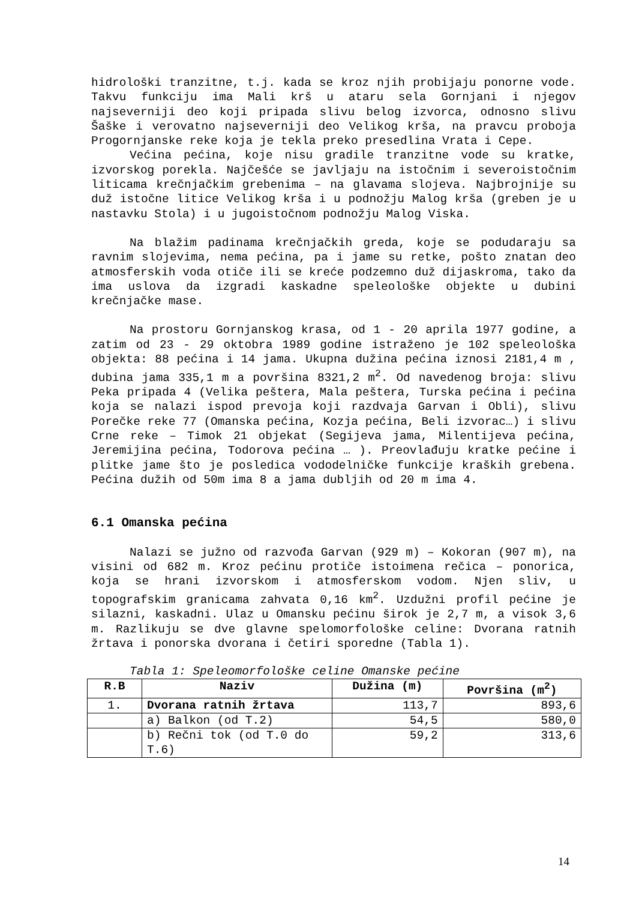hidrološki tranzitne, t.j. kada se kroz njih probijaju ponorne vode. Takvu funkciju ima Mali krš u ataru sela Gornjani i njegov najseverniji deo koji pripada slivu belog izvorca, odnosno slivu Šaške i verovatno najseverniji deo Velikog krša, na pravcu proboja Progornjanske reke koja je tekla preko presedlina Vrata i Cepe.
Većina pećina, koje nisu gradile tranzitne vode su kratke, izvorskog porekla. Najčešće se javljaju na istočnim i severoistočnim liticama krečnjačkim grebenima – na glavama slojeva. Najbrojnije su duž istočne litice Velikog krša i u podnožju Malog krša (greben je u nastavku Stola) i u jugoistočnom podnožju Malog Viska.
Na blažim padinama krečnjačkih greda, koje se podudaraju sa ravnim slojevima, nema pećina, pa i jame su retke, pošto znatan deo atmosferskih voda otiče ili se kreće podzemno duž dijaskroma, tako da ima uslova da izgradi kaskadne speleološke objekte u dubini krečnjačke mase.
Na prostoru Gornjanskog krasa, od 1 - 20 aprila 1977 godine, a zatim od 23 - 29 oktobra 1989 godine istraženo je 102 speleološka objekta: 88 pećina i 14 jama. Ukupna dužina pećina iznosi 2181,4 m , dubina jama 335,1 m a površina 8321,2 m<sup>2</sup>. Od navedenog broja: slivu Peka pripada 4 (Velika peštera, Mala peštera, Turska pećina i pećina koja se nalazi ispod prevoja koji razdvaja Garvan i Obli), slivu Porečke reke 77 (Omanska pećina, Kozja pećina, Beli izvorac…) i slivu Crne reke – Timok 21 objekat (Segijeva jama, Milentijeva pećina, Jeremijina pećina, Todorova pećina … ). Preovlađuju kratke pećine i plitke jame što je posledica vododelničke funkcije kraških grebena. Pećina dužih od 50m ima 8 a jama dubljih od 20 m ima 4.
6.1 Omanska pećina
Nalazi se južno od razvođa Garvan (929 m) – Kokoran (907 m), na visini od 682 m. Kroz pećinu protiče istoimena rečica – ponorica, koja se hrani izvorskom i atmosferskom vodom. Njen sliv, u topografskim granicama zahvata 0,16 km<sup>2</sup>. Uzdužni profil pećine je silazni, kaskadni. Ulaz u Omansku pećinu širok je 2,7 m, a visok 3,6 m. Razlikuju se dve glavne spelomorfološke celine: Dvorana ratnih žrtava i ponorska dvorana i četiri sporedne (Tabla 1).
Tabla 1: Speleomorfološke celine Omanske pećine
| R.B | Naziv | Dužina (m) | Površina (m<sup>2</sup>) |
| --- | --- | --- | --- |
| 1. | Dvorana ratnih žrtava | 113,7 | 893,6 |
| | a) Balkon (od T.2) | 54,5 | 580,0 |
| | b) Rečni tok (od T.0 do T.6) | 59,2 | 313,6 |
14